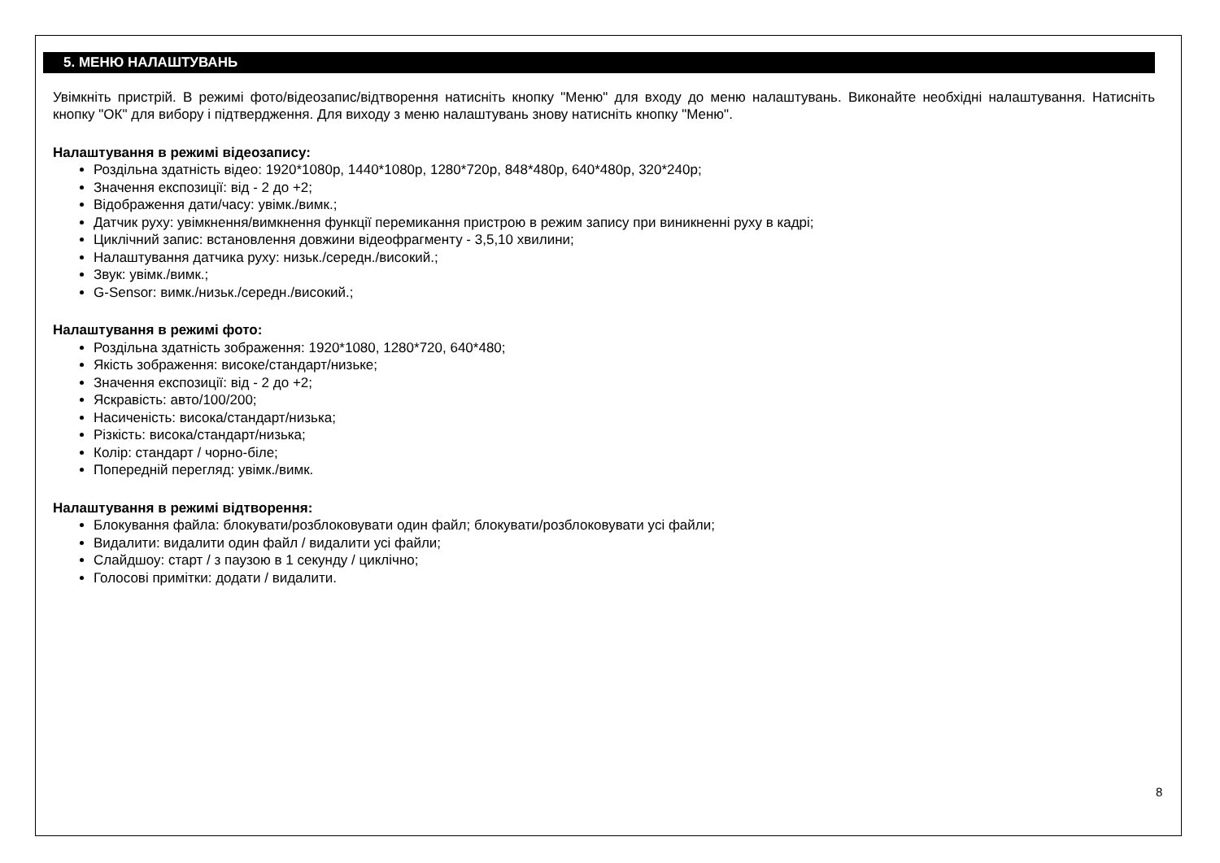5. МЕНЮ НАЛАШТУВАНЬ
Увімкніть пристрій. В режимі фото/відеозапис/відтворення натисніть кнопку "Меню" для входу до меню налаштувань. Виконайте необхідні налаштування. Натисніть кнопку "ОК" для вибору і підтвердження. Для виходу з меню налаштувань знову натисніть кнопку "Меню".
Налаштування в режимі відеозапису:
Роздільна здатність відео: 1920*1080p, 1440*1080p, 1280*720p, 848*480p, 640*480p, 320*240p;
Значення експозиції: від - 2 до +2;
Відображення дати/часу: увімк./вимк.;
Датчик руху: увімкнення/вимкнення функції перемикання пристрою в режим запису при виникненні руху в кадрі;
Циклічний запис: встановлення довжини відеофрагменту - 3,5,10 хвилини;
Налаштування датчика руху: низьк./середн./високий.;
Звук: увімк./вимк.;
G-Sensor: вимк./низьк./середн./високий.;
Налаштування в режимі фото:
Роздільна здатність зображення: 1920*1080, 1280*720, 640*480;
Якість зображення: високе/стандарт/низьке;
Значення експозиції: від - 2 до +2;
Яскравість: авто/100/200;
Насиченість: висока/стандарт/низька;
Різкість: висока/стандарт/низька;
Колір: стандарт / чорно-біле;
Попередній перегляд: увімк./вимк.
Налаштування в режимі відтворення:
Блокування файла: блокувати/розблоковувати один файл; блокувати/розблоковувати усі файли;
Видалити: видалити один файл / видалити усі файли;
Слайдшоу: старт / з паузою в 1 секунду / циклічно;
Голосові примітки: додати / видалити.
8